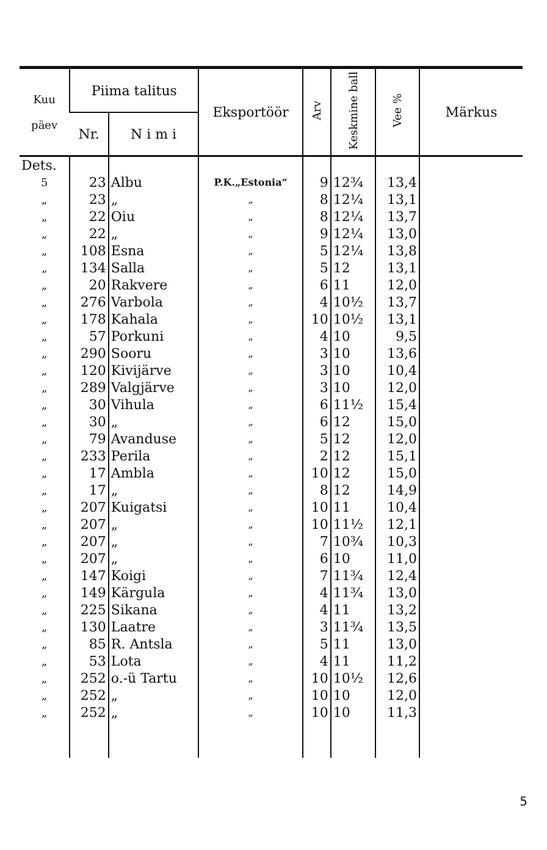| Kuu päev | Piima talitus | | Eksportöör | Arv | Keskmine ball | Vee % | Märkus |
| --- | --- | --- | --- | --- | --- | --- | --- |
| | Nr. | N i m i | | | | | |
| Dets. | | | | | | | |
| 5 | 23 | Albu | P.K.„Estonia“ | 9 | 12¾ | 13,4 | |
| „ | 23 | „ | „ | 8 | 12¼ | 13,1 | |
| „ | 22 | Oiu | „ | 8 | 12¼ | 13,7 | |
| „ | 22 | „ | „ | 9 | 12¼ | 13,0 | |
| „ | 108 | Esna | „ | 5 | 12¼ | 13,8 | |
| „ | 134 | Salla | „ | 5 | 12 | 13,1 | |
| „ | 20 | Rakvere | „ | 6 | 11 | 12,0 | |
| „ | 276 | Varbola | „ | 4 | 10½ | 13,7 | |
| „ | 178 | Kahala | „ | 10 | 10½ | 13,1 | |
| „ | 57 | Porkuni | „ | 4 | 10 | 9,5 | |
| „ | 290 | Sooru | „ | 3 | 10 | 13,6 | |
| „ | 120 | Kivijärve | „ | 3 | 10 | 10,4 | |
| „ | 289 | Valgjärve | „ | 3 | 10 | 12,0 | |
| „ | 30 | Vihula | „ | 6 | 11½ | 15,4 | |
| „ | 30 | „ | „ | 6 | 12 | 15,0 | |
| „ | 79 | Avanduse | „ | 5 | 12 | 12,0 | |
| „ | 233 | Perila | „ | 2 | 12 | 15,1 | |
| „ | 17 | Ambla | „ | 10 | 12 | 15,0 | |
| „ | 17 | „ | „ | 8 | 12 | 14,9 | |
| „ | 207 | Kuigatsi | „ | 10 | 11 | 10,4 | |
| „ | 207 | „ | „ | 10 | 11½ | 12,1 | |
| „ | 207 | „ | „ | 7 | 10¾ | 10,3 | |
| „ | 207 | „ | „ | 6 | 10 | 11,0 | |
| „ | 147 | Koigi | „ | 7 | 11¾ | 12,4 | |
| „ | 149 | Kärgula | „ | 4 | 11¾ | 13,0 | |
| „ | 225 | Sikana | „ | 4 | 11 | 13,2 | |
| „ | 130 | Laatre | „ | 3 | 11¾ | 13,5 | |
| „ | 85 | R. Antsla | „ | 5 | 11 | 13,0 | |
| „ | 53 | Lota | „ | 4 | 11 | 11,2 | |
| „ | 252 | o.-ü Tartu | „ | 10 | 10½ | 12,6 | |
| „ | 252 | „ | „ | 10 | 10 | 12,0 | |
| „ | 252 | „ | „ | 10 | 10 | 11,3 | |
5